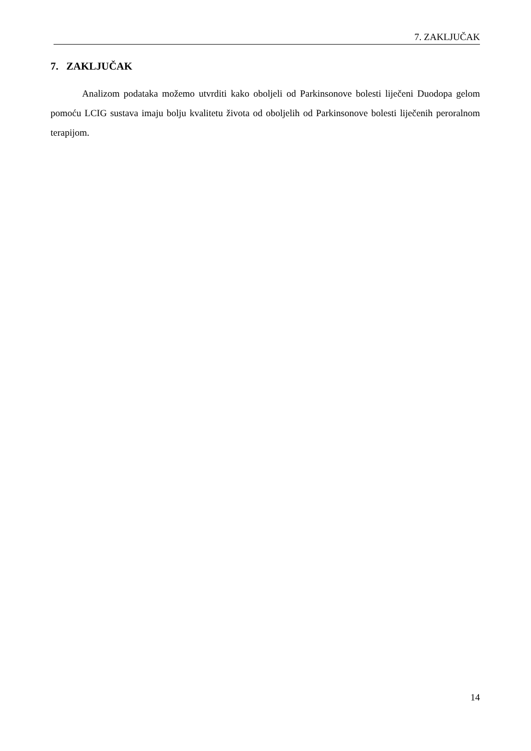7. ZAKLJUČAK
7. ZAKLJUČAK
Analizom podataka možemo utvrditi kako oboljeli od Parkinsonove bolesti liječeni Duodopa gelom pomoću LCIG sustava imaju bolju kvalitetu života od oboljelih od Parkinsonove bolesti liječenih peroralnom terapijom.
14